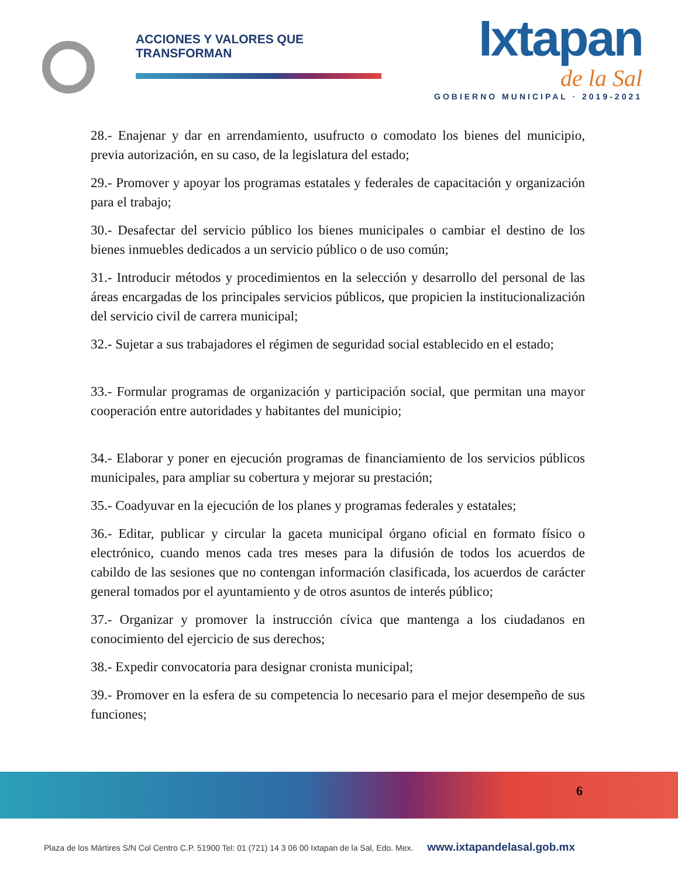ACCIONES Y VALORES QUE TRANSFORMAN
Ixtapan
de la Sal
GOBIERNO MUNICIPAL · 2019-2021
28.- Enajenar y dar en arrendamiento, usufructo o comodato los bienes del municipio, previa autorización, en su caso, de la legislatura del estado;
29.- Promover y apoyar los programas estatales y federales de capacitación y organización para el trabajo;
30.- Desafectar del servicio público los bienes municipales o cambiar el destino de los bienes inmuebles dedicados a un servicio público o de uso común;
31.- Introducir métodos y procedimientos en la selección y desarrollo del personal de las áreas encargadas de los principales servicios públicos, que propicien la institucionalización del servicio civil de carrera municipal;
32.- Sujetar a sus trabajadores el régimen de seguridad social establecido en el estado;
33.- Formular programas de organización y participación social, que permitan una mayor cooperación entre autoridades y habitantes del municipio;
34.- Elaborar y poner en ejecución programas de financiamiento de los servicios públicos municipales, para ampliar su cobertura y mejorar su prestación;
35.- Coadyuvar en la ejecución de los planes y programas federales y estatales;
36.- Editar, publicar y circular la gaceta municipal órgano oficial en formato físico o electrónico, cuando menos cada tres meses para la difusión de todos los acuerdos de cabildo de las sesiones que no contengan información clasificada, los acuerdos de carácter general tomados por el ayuntamiento y de otros asuntos de interés público;
37.- Organizar y promover la instrucción cívica que mantenga a los ciudadanos en conocimiento del ejercicio de sus derechos;
38.- Expedir convocatoria para designar cronista municipal;
39.- Promover en la esfera de su competencia lo necesario para el mejor desempeño de sus funciones;
6
Plaza de los Mártires S/N Col Centro C.P. 51900 Tel: 01 (721) 14 3 06 00 Ixtapan de la Sal, Edo. Mex. www.ixtapandelasal.gob.mx